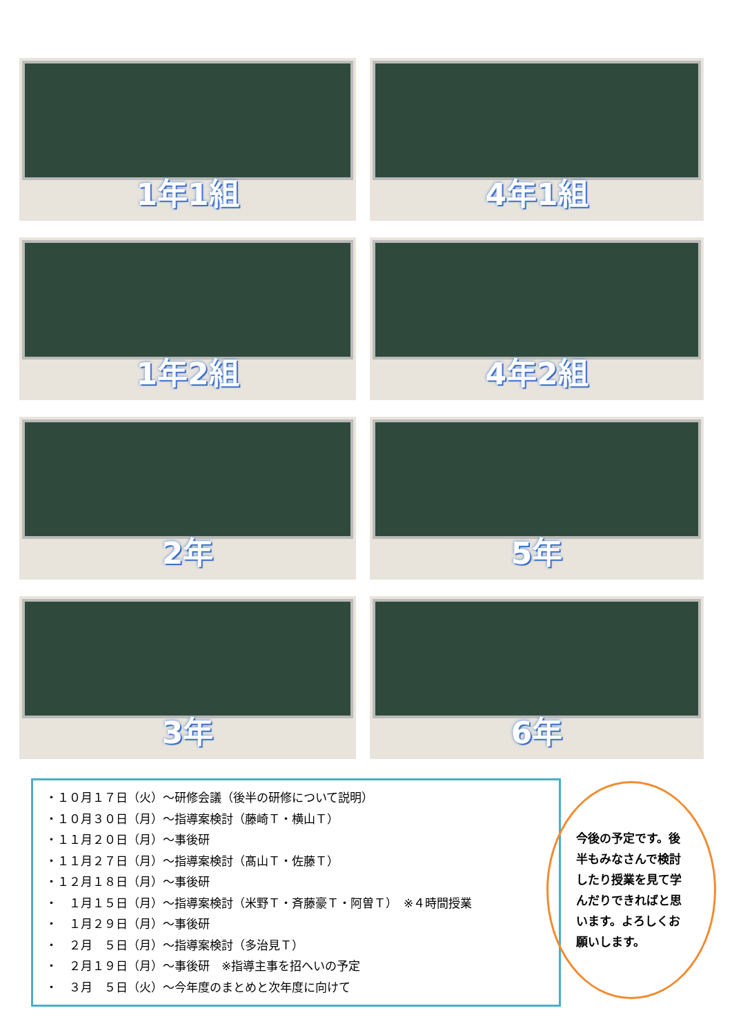1年1組
4年1組
1年2組
4年2組
2年
5年
3年
6年
・１０月１７日（火）～研修会議（後半の研修について説明）
・１０月３０日（月）～指導案検討（藤崎Ｔ・横山Ｔ）
・１１月２０日（月）～事後研
・１１月２７日（月）～指導案検討（髙山Ｔ・佐藤Ｔ）
・１２月１８日（月）～事後研
・　１月１５日（月）～指導案検討（米野Ｔ・斉藤豪Ｔ・阿曽Ｔ）　※４時間授業
・　１月２９日（月）～事後研
・　２月　５日（月）～指導案検討（多治見Ｔ）
・　２月１９日（月）～事後研　※指導主事を招へいの予定
・　３月　５日（火）～今年度のまとめと次年度に向けて
今後の予定です。後半もみなさんで検討したり授業を見て学んだりできればと思います。よろしくお願いします。